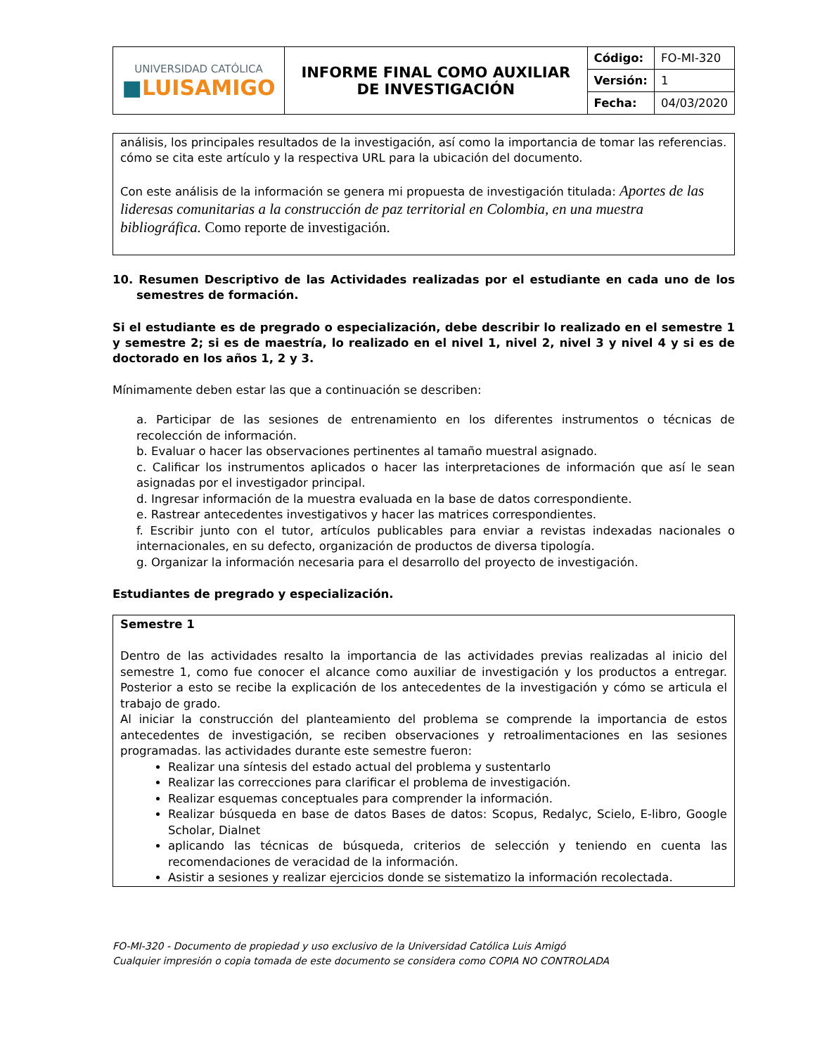| UNIVERSIDAD CATÓLICA ■ LUISAMIGO | INFORME FINAL COMO AUXILIAR DE INVESTIGACIÓN | Código: | FO-MI-320 |
| | | Versión: | 1 |
| | | Fecha: | 04/03/2020 |
análisis, los principales resultados de la investigación, así como la importancia de tomar las referencias. cómo se cita este artículo y la respectiva URL para la ubicación del documento.
Con este análisis de la información se genera mi propuesta de investigación titulada: Aportes de las lideresas comunitarias a la construcción de paz territorial en Colombia, en una muestra bibliográfica. Como reporte de investigación.
10. Resumen Descriptivo de las Actividades realizadas por el estudiante en cada uno de los semestres de formación.
Si el estudiante es de pregrado o especialización, debe describir lo realizado en el semestre 1 y semestre 2; si es de maestría, lo realizado en el nivel 1, nivel 2, nivel 3 y nivel 4 y si es de doctorado en los años 1, 2 y 3.
Mínimamente deben estar las que a continuación se describen:
a. Participar de las sesiones de entrenamiento en los diferentes instrumentos o técnicas de recolección de información.
b. Evaluar o hacer las observaciones pertinentes al tamaño muestral asignado.
c. Calificar los instrumentos aplicados o hacer las interpretaciones de información que así le sean asignadas por el investigador principal.
d. Ingresar información de la muestra evaluada en la base de datos correspondiente.
e. Rastrear antecedentes investigativos y hacer las matrices correspondientes.
f. Escribir junto con el tutor, artículos publicables para enviar a revistas indexadas nacionales o internacionales, en su defecto, organización de productos de diversa tipología.
g. Organizar la información necesaria para el desarrollo del proyecto de investigación.
Estudiantes de pregrado y especialización.
Semestre 1
Dentro de las actividades resalto la importancia de las actividades previas realizadas al inicio del semestre 1, como fue conocer el alcance como auxiliar de investigación y los productos a entregar. Posterior a esto se recibe la explicación de los antecedentes de la investigación y cómo se articula el trabajo de grado.
Al iniciar la construcción del planteamiento del problema se comprende la importancia de estos antecedentes de investigación, se reciben observaciones y retroalimentaciones en las sesiones programadas. las actividades durante este semestre fueron:
Realizar una síntesis del estado actual del problema y sustentarlo
Realizar las correcciones para clarificar el problema de investigación.
Realizar esquemas conceptuales para comprender la información.
Realizar búsqueda en base de datos Bases de datos: Scopus, Redalyc, Scielo, E-libro, Google Scholar, Dialnet
aplicando las técnicas de búsqueda, criterios de selección y teniendo en cuenta las recomendaciones de veracidad de la información.
Asistir a sesiones y realizar ejercicios donde se sistematizo la información recolectada.
FO-MI-320 - Documento de propiedad y uso exclusivo de la Universidad Católica Luis Amigó
Cualquier impresión o copia tomada de este documento se considera como COPIA NO CONTROLADA